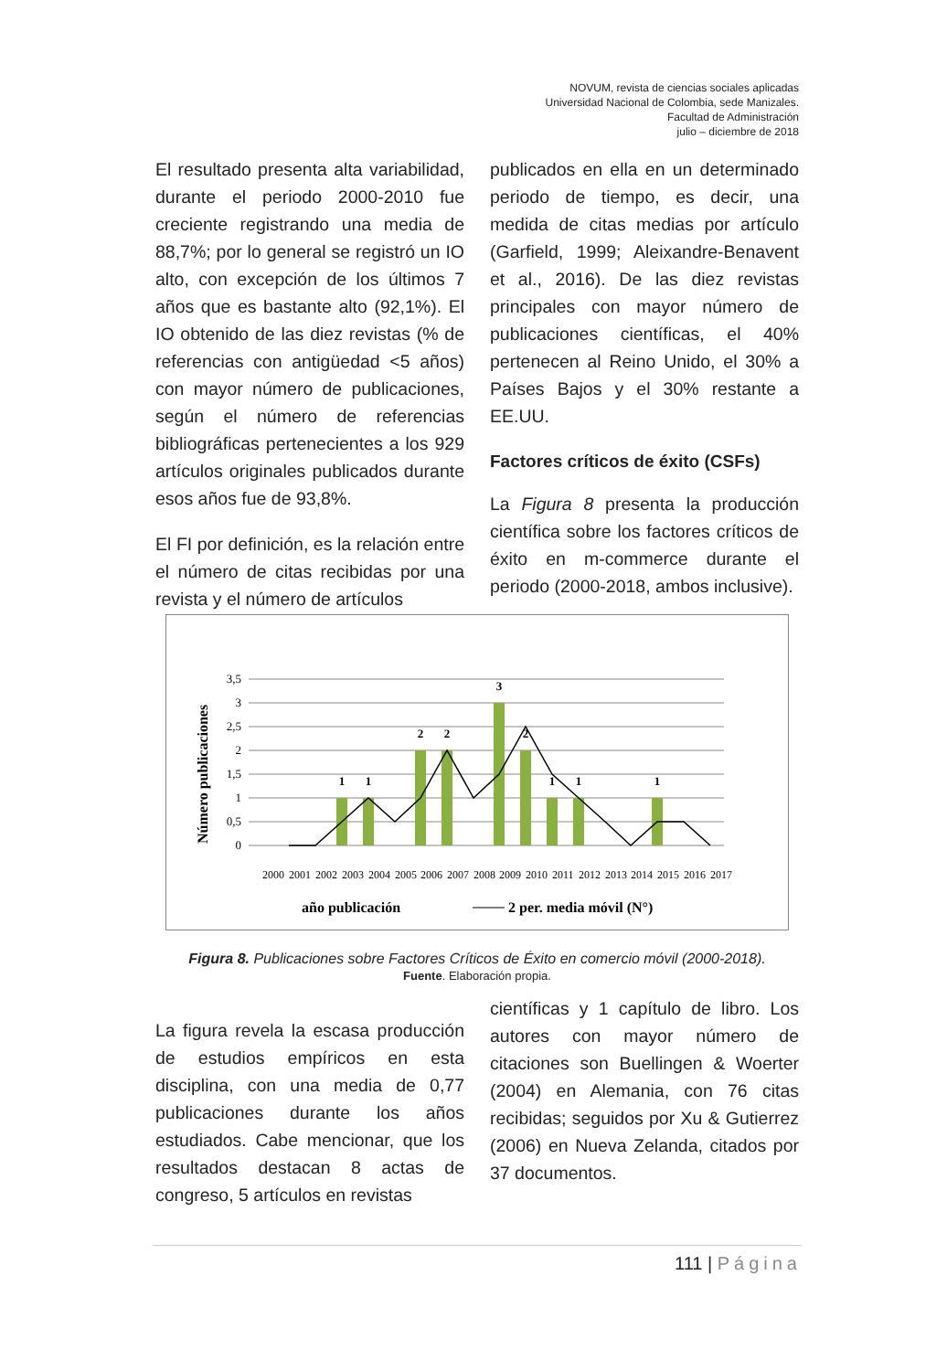NOVUM, revista de ciencias sociales aplicadas
Universidad Nacional de Colombia, sede Manizales.
Facultad de Administración
julio – diciembre de 2018
El resultado presenta alta variabilidad, durante el periodo 2000-2010 fue creciente registrando una media de 88,7%; por lo general se registró un IO alto, con excepción de los últimos 7 años que es bastante alto (92,1%). El IO obtenido de las diez revistas (% de referencias con antigüedad <5 años) con mayor número de publicaciones, según el número de referencias bibliográficas pertenecientes a los 929 artículos originales publicados durante esos años fue de 93,8%.
El FI por definición, es la relación entre el número de citas recibidas por una revista y el número de artículos
publicados en ella en un determinado periodo de tiempo, es decir, una medida de citas medias por artículo (Garfield, 1999; Aleixandre-Benavent et al., 2016). De las diez revistas principales con mayor número de publicaciones científicas, el 40% pertenecen al Reino Unido, el 30% a Países Bajos y el 30% restante a EE.UU.
Factores críticos de éxito (CSFs)
La Figura 8 presenta la producción científica sobre los factores críticos de éxito en m-commerce durante el periodo (2000-2018, ambos inclusive).
Número publicaciones
3,5
3
2,5
2
1,5
1
0,5
0
1
1
2
2
3
2
1
1
1
2000
2001
2002
2003
2004
2005
2006
2007
2008
2009
2010
2011
2012
2013
2014
2015
2016
2017
año publicación
2 per. media móvil (N°)
Figura 8. Publicaciones sobre Factores Críticos de Éxito en comercio móvil (2000-2018).
Fuente. Elaboración propia.
La figura revela la escasa producción de estudios empíricos en esta disciplina, con una media de 0,77 publicaciones durante los años estudiados. Cabe mencionar, que los resultados destacan 8 actas de congreso, 5 artículos en revistas
científicas y 1 capítulo de libro. Los autores con mayor número de citaciones son Buellingen & Woerter (2004) en Alemania, con 76 citas recibidas; seguidos por Xu & Gutierrez (2006) en Nueva Zelanda, citados por 37 documentos.
111 | Página